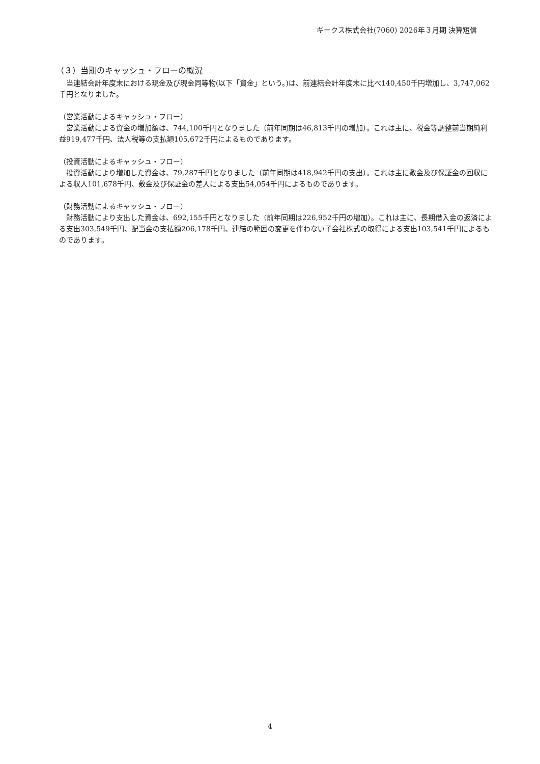ギークス株式会社(7060) 2026年３月期 決算短信
（３）当期のキャッシュ・フローの概況
　当連結会計年度末における現金及び現金同等物(以下「資金」という。)は、前連結会計年度末に比べ140,450千円増加し、3,747,062千円となりました。
（営業活動によるキャッシュ・フロー）
　営業活動による資金の増加額は、744,100千円となりました（前年同期は46,813千円の増加）。これは主に、税金等調整前当期純利益919,477千円、法人税等の支払額105,672千円によるものであります。
（投資活動によるキャッシュ・フロー）
　投資活動により増加した資金は、79,287千円となりました（前年同期は418,942千円の支出）。これは主に敷金及び保証金の回収による収入101,678千円、敷金及び保証金の差入による支出54,054千円によるものであります。
（財務活動によるキャッシュ・フロー）
　財務活動により支出した資金は、692,155千円となりました（前年同期は226,952千円の増加）。これは主に、長期借入金の返済による支出303,549千円、配当金の支払額206,178千円、連結の範囲の変更を伴わない子会社株式の取得による支出103,541千円によるものであります。
4